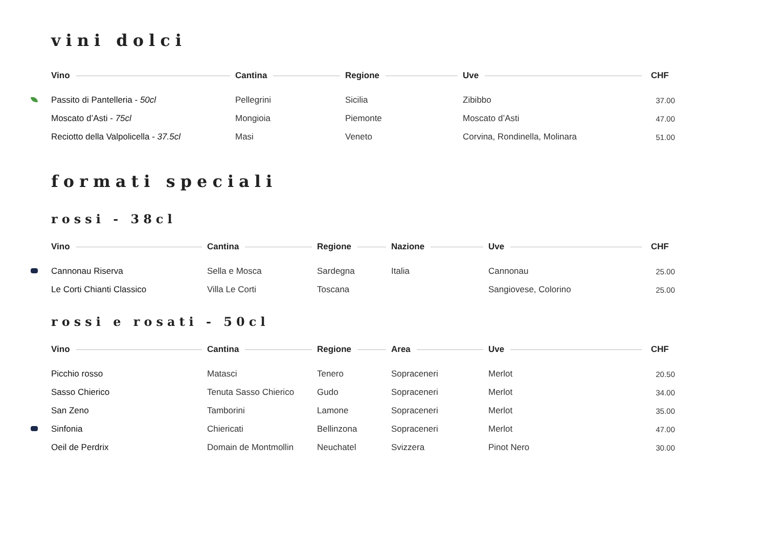vini dolci
| Vino | Cantina | Regione | Uve | CHF |
| --- | --- | --- | --- | --- |
| Passito di Pantelleria - 50cl | Pellegrini | Sicilia | Zibibbo | 37.00 |
| Moscato d’Asti - 75cl | Mongioia | Piemonte | Moscato d’Asti | 47.00 |
| Reciotto della Valpolicella - 37.5cl | Masi | Veneto | Corvina, Rondinella, Molinara | 51.00 |
formati speciali
rossi - 38cl
| Vino | Cantina | Regione | Nazione | Uve | CHF |
| --- | --- | --- | --- | --- | --- |
| Cannonau Riserva | Sella e Mosca | Sardegna | Italia | Cannonau | 25.00 |
| Le Corti Chianti Classico | Villa Le Corti | Toscana | | Sangiovese, Colorino | 25.00 |
rossi e rosati - 50cl
| Vino | Cantina | Regione | Area | Uve | CHF |
| --- | --- | --- | --- | --- | --- |
| Picchio rosso | Matasci | Tenero | Sopraceneri | Merlot | 20.50 |
| Sasso Chierico | Tenuta Sasso Chierico | Gudo | Sopraceneri | Merlot | 34.00 |
| San Zeno | Tamborini | Lamone | Sopraceneri | Merlot | 35.00 |
| Sinfonia | Chiericati | Bellinzona | Sopraceneri | Merlot | 47.00 |
| Oeil de Perdrix | Domain de Montmollin | Neuchatel | Svizzera | Pinot Nero | 30.00 |